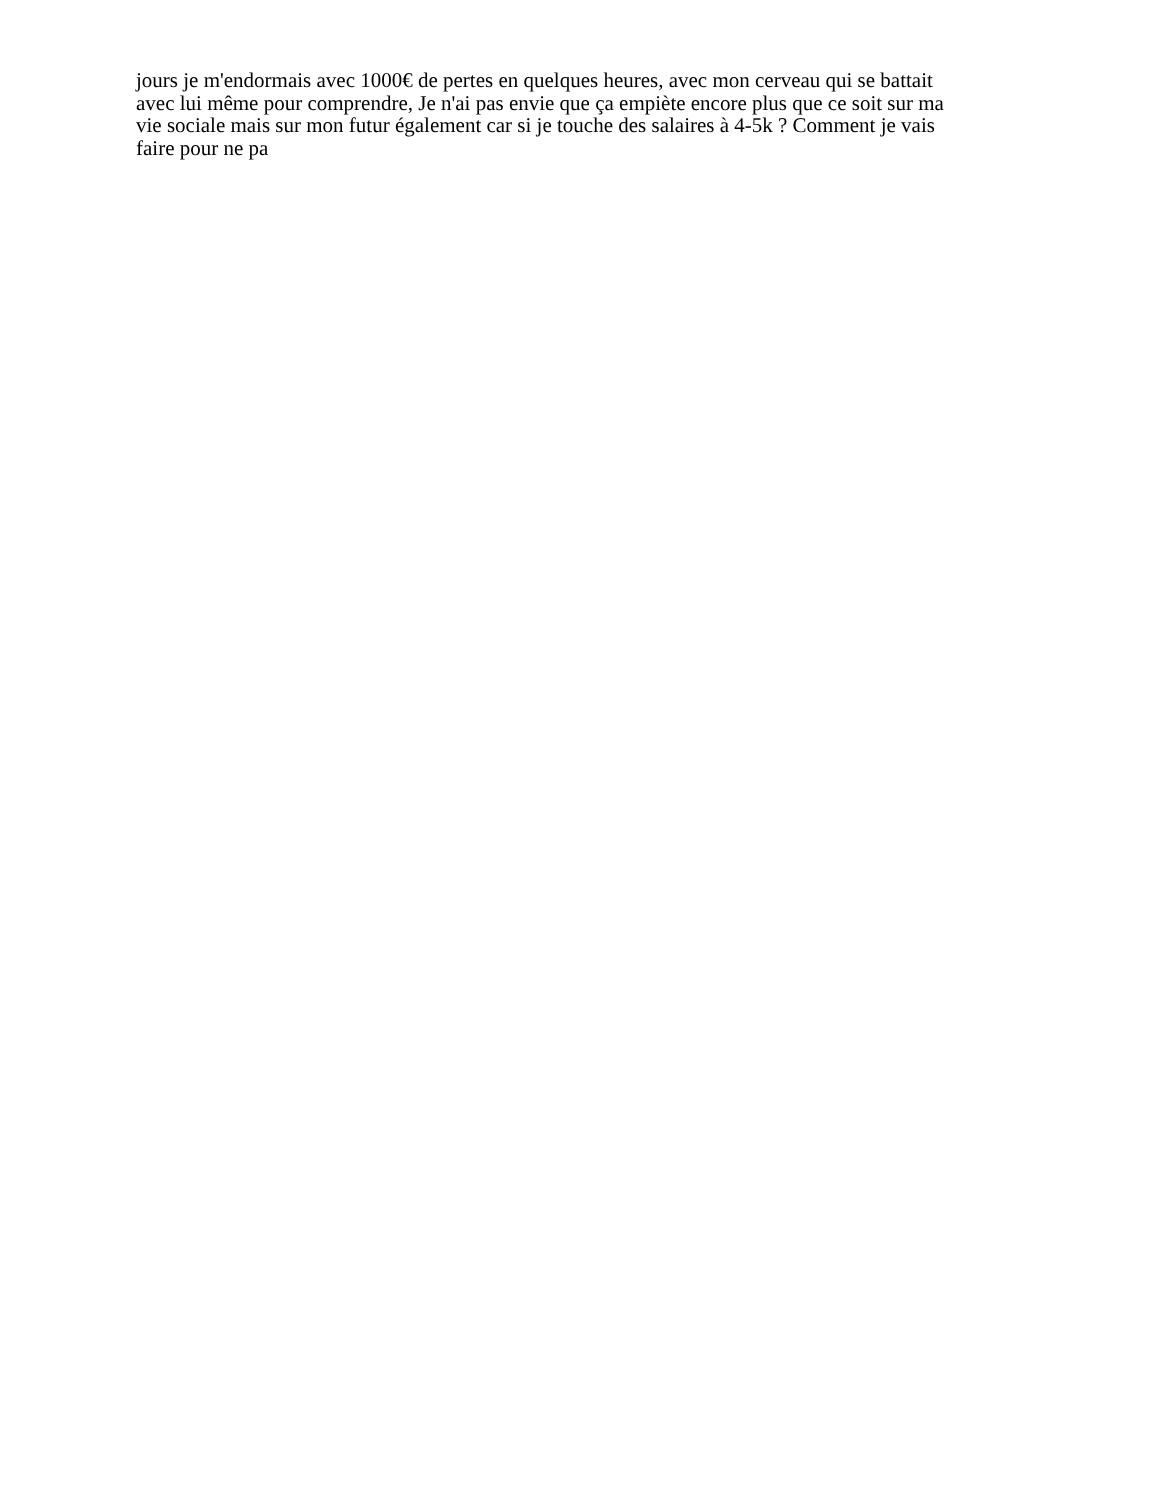jours je m'endormais avec 1000€ de pertes en quelques heures, avec mon cerveau qui se battait
avec lui même pour comprendre, Je n'ai pas envie que ça empiète encore plus que ce soit sur ma
vie sociale mais sur mon futur également car si je touche des salaires à 4-5k ? Comment je vais
faire pour ne pa